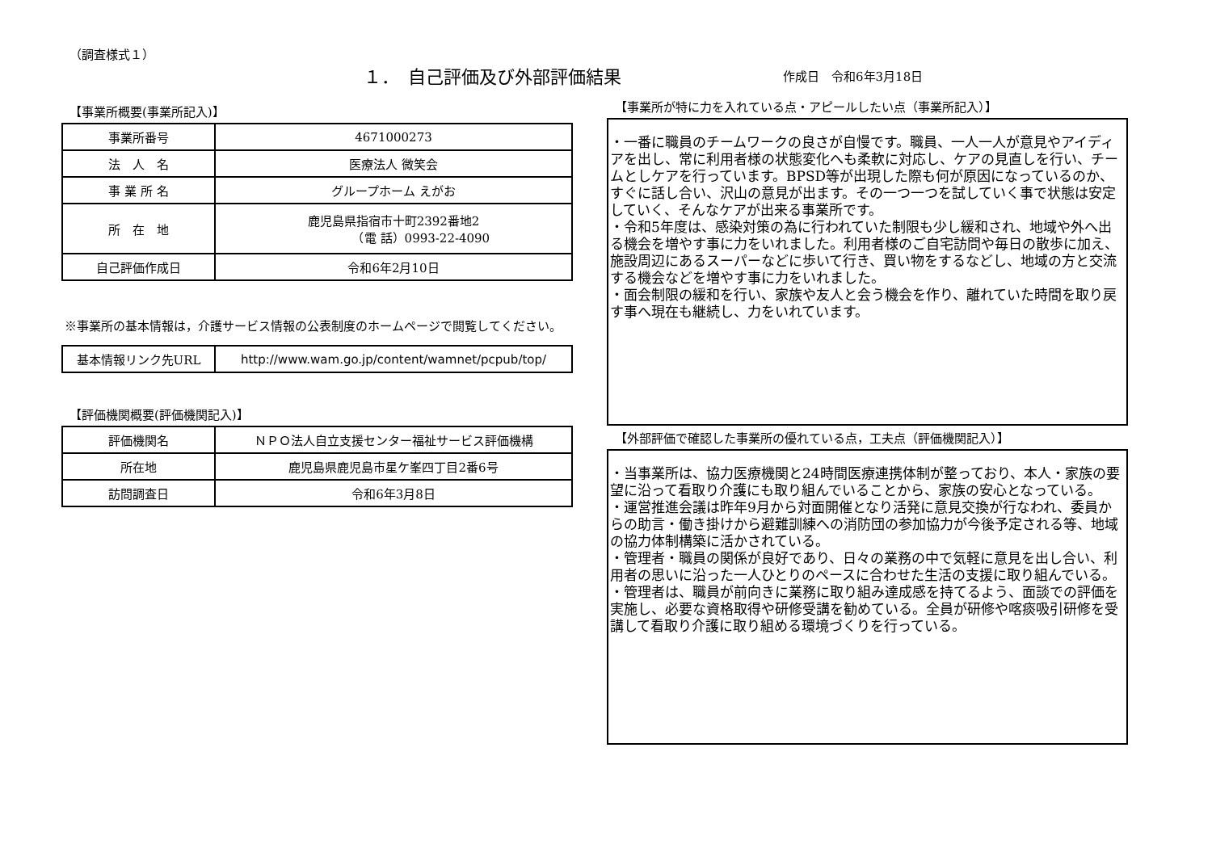（調査様式１）
１．　自己評価及び外部評価結果
作成日　令和6年3月18日
【事業所概要(事業所記入)】
| 事業所番号 | 4671000273 |
| 法 人 名 | 医療法人 微笑会 |
| 事 業 所 名 | グループホーム えがお |
| 所 在 地 | 鹿児島県指宿市十町2392番地2 （電 話）0993-22-4090 |
| 自己評価作成日 | 令和6年2月10日 |
※事業所の基本情報は，介護サービス情報の公表制度のホームページで閲覧してください。
| 基本情報リンク先URL | http://www.wam.go.jp/content/wamnet/pcpub/top/ |
【評価機関概要(評価機関記入)】
| 評価機関名 | ＮＰＯ法人自立支援センター福祉サービス評価機構 |
| 所在地 | 鹿児島県鹿児島市星ケ峯四丁目2番6号 |
| 訪問調査日 | 令和6年3月8日 |
【事業所が特に力を入れている点・アピールしたい点（事業所記入）】
・一番に職員のチームワークの良さが自慢です。職員、一人一人が意見やアイディアを出し、常に利用者様の状態変化へも柔軟に対応し、ケアの見直しを行い、チームとしケアを行っています。BPSD等が出現した際も何が原因になっているのか、すぐに話し合い、沢山の意見が出ます。その一つ一つを試していく事で状態は安定していく、そんなケアが出来る事業所です。
・令和5年度は、感染対策の為に行われていた制限も少し緩和され、地域や外へ出る機会を増やす事に力をいれました。利用者様のご自宅訪問や毎日の散歩に加え、施設周辺にあるスーパーなどに歩いて行き、買い物をするなどし、地域の方と交流する機会などを増やす事に力をいれました。
・面会制限の緩和を行い、家族や友人と会う機会を作り、離れていた時間を取り戻す事へ現在も継続し、力をいれています。
【外部評価で確認した事業所の優れている点，工夫点（評価機関記入）】
・当事業所は、協力医療機関と24時間医療連携体制が整っており、本人・家族の要望に沿って看取り介護にも取り組んでいることから、家族の安心となっている。
・運営推進会議は昨年9月から対面開催となり活発に意見交換が行なわれ、委員からの助言・働き掛けから避難訓練への消防団の参加協力が今後予定される等、地域の協力体制構築に活かされている。
・管理者・職員の関係が良好であり、日々の業務の中で気軽に意見を出し合い、利用者の思いに沿った一人ひとりのペースに合わせた生活の支援に取り組んでいる。
・管理者は、職員が前向きに業務に取り組み達成感を持てるよう、面談での評価を実施し、必要な資格取得や研修受講を勧めている。全員が研修や喀痰吸引研修を受講して看取り介護に取り組める環境づくりを行っている。